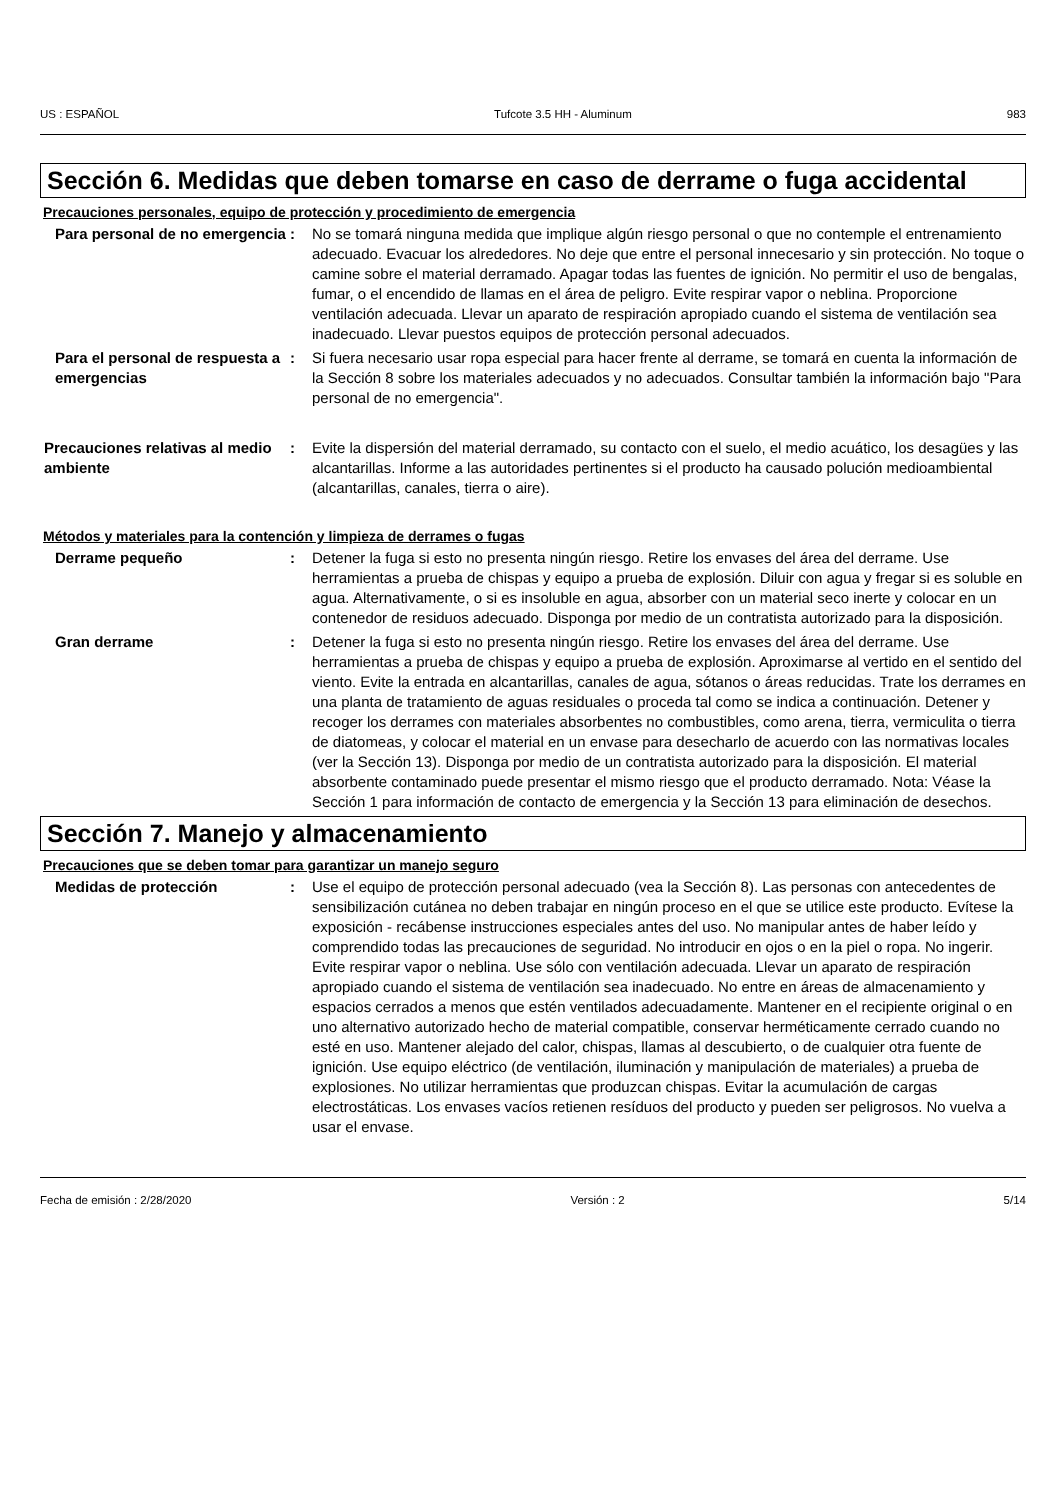US : ESPAÑOL Tufcote 3.5 HH - Aluminum 983
Sección 6. Medidas que deben tomarse en caso de derrame o fuga accidental
Precauciones personales, equipo de protección y procedimiento de emergencia
Para personal de no emergencia
: No se tomará ninguna medida que implique algún riesgo personal o que no contemple el entrenamiento adecuado. Evacuar los alrededores. No deje que entre el personal innecesario y sin protección. No toque o camine sobre el material derramado. Apagar todas las fuentes de ignición. No permitir el uso de bengalas, fumar, o el encendido de llamas en el área de peligro. Evite respirar vapor o neblina. Proporcione ventilación adecuada. Llevar un aparato de respiración apropiado cuando el sistema de ventilación sea inadecuado. Llevar puestos equipos de protección personal adecuados.
Para el personal de respuesta a emergencias
: Si fuera necesario usar ropa especial para hacer frente al derrame, se tomará en cuenta la información de la Sección 8 sobre los materiales adecuados y no adecuados. Consultar también la información bajo "Para personal de no emergencia".
Precauciones relativas al medio ambiente
: Evite la dispersión del material derramado, su contacto con el suelo, el medio acuático, los desagües y las alcantarillas. Informe a las autoridades pertinentes si el producto ha causado polución medioambiental (alcantarillas, canales, tierra o aire).
Métodos y materiales para la contención y limpieza de derrames o fugas
Derrame pequeño : Detener la fuga si esto no presenta ningún riesgo. Retire los envases del área del derrame. Use herramientas a prueba de chispas y equipo a prueba de explosión. Diluir con agua y fregar si es soluble en agua. Alternativamente, o si es insoluble en agua, absorber con un material seco inerte y colocar en un contenedor de residuos adecuado. Disponga por medio de un contratista autorizado para la disposición.
Gran derrame : Detener la fuga si esto no presenta ningún riesgo. Retire los envases del área del derrame. Use herramientas a prueba de chispas y equipo a prueba de explosión. Aproximarse al vertido en el sentido del viento. Evite la entrada en alcantarillas, canales de agua, sótanos o áreas reducidas. Trate los derrames en una planta de tratamiento de aguas residuales o proceda tal como se indica a continuación. Detener y recoger los derrames con materiales absorbentes no combustibles, como arena, tierra, vermiculita o tierra de diatomeas, y colocar el material en un envase para desecharlo de acuerdo con las normativas locales (ver la Sección 13). Disponga por medio de un contratista autorizado para la disposición. El material absorbente contaminado puede presentar el mismo riesgo que el producto derramado. Nota: Véase la Sección 1 para información de contacto de emergencia y la Sección 13 para eliminación de desechos.
Sección 7. Manejo y almacenamiento
Precauciones que se deben tomar para garantizar un manejo seguro
Medidas de protección : Use el equipo de protección personal adecuado (vea la Sección 8). Las personas con antecedentes de sensibilización cutánea no deben trabajar en ningún proceso en el que se utilice este producto. Evítese la exposición - recábense instrucciones especiales antes del uso. No manipular antes de haber leído y comprendido todas las precauciones de seguridad. No introducir en ojos o en la piel o ropa. No ingerir. Evite respirar vapor o neblina. Use sólo con ventilación adecuada. Llevar un aparato de respiración apropiado cuando el sistema de ventilación sea inadecuado. No entre en áreas de almacenamiento y espacios cerrados a menos que estén ventilados adecuadamente. Mantener en el recipiente original o en uno alternativo autorizado hecho de material compatible, conservar herméticamente cerrado cuando no esté en uso. Mantener alejado del calor, chispas, llamas al descubierto, o de cualquier otra fuente de ignición. Use equipo eléctrico (de ventilación, iluminación y manipulación de materiales) a prueba de explosiones. No utilizar herramientas que produzcan chispas. Evitar la acumulación de cargas electrostáticas. Los envases vacíos retienen resíduos del producto y pueden ser peligrosos. No vuelva a usar el envase.
Fecha de emisión : 2/28/2020 Versión : 2 5/14